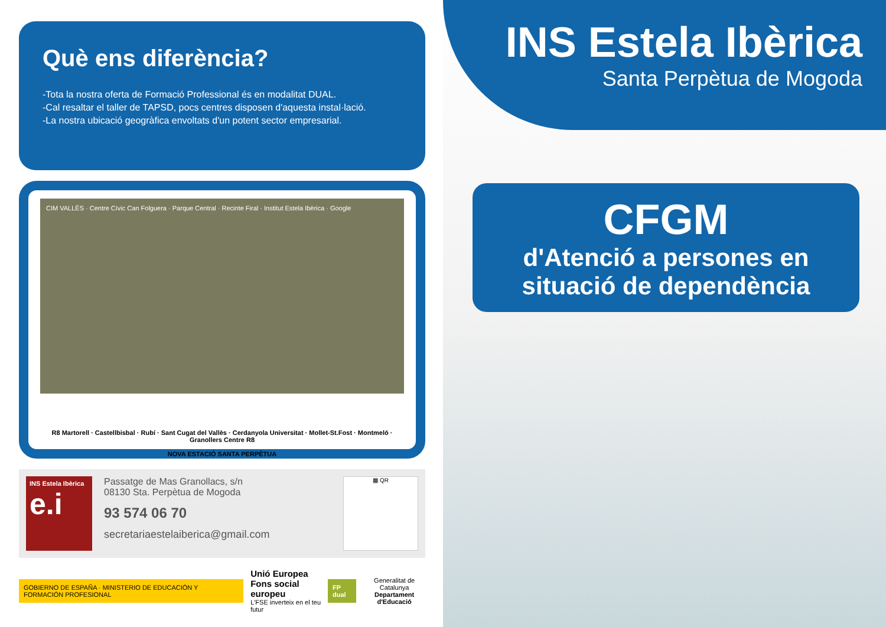Què ens diferència?
-Tota la nostra oferta de Formació Professional és en modalitat DUAL.
-Cal resaltar el taller de TAPSD, pocs centres disposen d'aquesta instal·lació.
-La nostra ubicació geogràfica envoltats d'un potent sector empresarial.
CIM VALLÈS · Centre Cívic Can Folguera · Parque Central · Recinte Firal · Institut Estela Ibèrica · Google
R8 Martorell · Castellbisbal · Rubí · Sant Cugat del Vallès · Cerdanyola Universitat · Mollet-St.Fost · Montmeló · Granollers Centre R8
NOVA ESTACIÓ SANTA PERPÈTUA
INS Estela Ibèrica
e.i
Passatge de Mas Granollacs, s/n
08130 Sta. Perpètua de Mogoda
93 574 06 70
secretariaestelaiberica@gmail.com
▦ QR
GOBIERNO DE ESPAÑA · MINISTERIO DE EDUCACIÓN Y FORMACIÓN PROFESIONAL
Unió Europea
Fons social europeu
L'FSE inverteix en el teu futur
FP dual
Generalitat de Catalunya
Departament d'Educació
INS Estela Ibèrica
Santa Perpètua de Mogoda
CFGM
d'Atenció a persones en situació de dependència